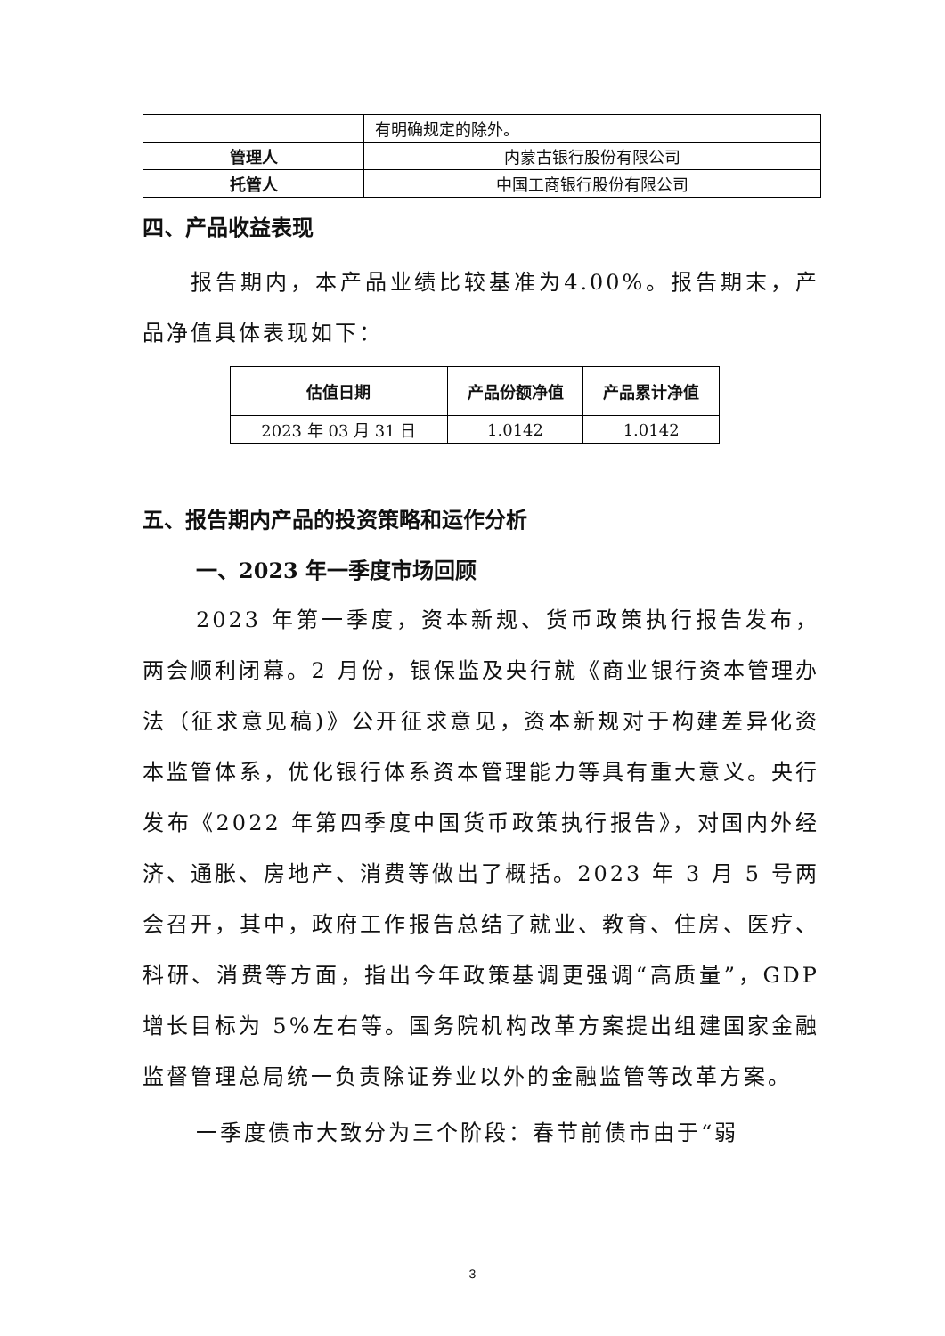| | 有明确规定的除外。 |
| 管理人 | 内蒙古银行股份有限公司 |
| 托管人 | 中国工商银行股份有限公司 |
四、产品收益表现
报告期内，本产品业绩比较基准为4.00%。报告期末，产品净值具体表现如下：
| 估值日期 | 产品份额净值 | 产品累计净值 |
| --- | --- | --- |
| 2023 年 03 月 31 日 | 1.0142 | 1.0142 |
五、报告期内产品的投资策略和运作分析
一、2023 年一季度市场回顾
2023 年第一季度，资本新规、货币政策执行报告发布，两会顺利闭幕。2 月份，银保监及央行就《商业银行资本管理办法（征求意见稿)》公开征求意见，资本新规对于构建差异化资本监管体系，优化银行体系资本管理能力等具有重大意义。央行发布《2022 年第四季度中国货币政策执行报告》，对国内外经济、通胀、房地产、消费等做出了概括。2023 年 3 月 5 号两会召开，其中，政府工作报告总结了就业、教育、住房、医疗、科研、消费等方面，指出今年政策基调更强调“高质量”，GDP 增长目标为 5%左右等。国务院机构改革方案提出组建国家金融监督管理总局统一负责除证券业以外的金融监管等改革方案。
一季度债市大致分为三个阶段：春节前债市由于“弱
3